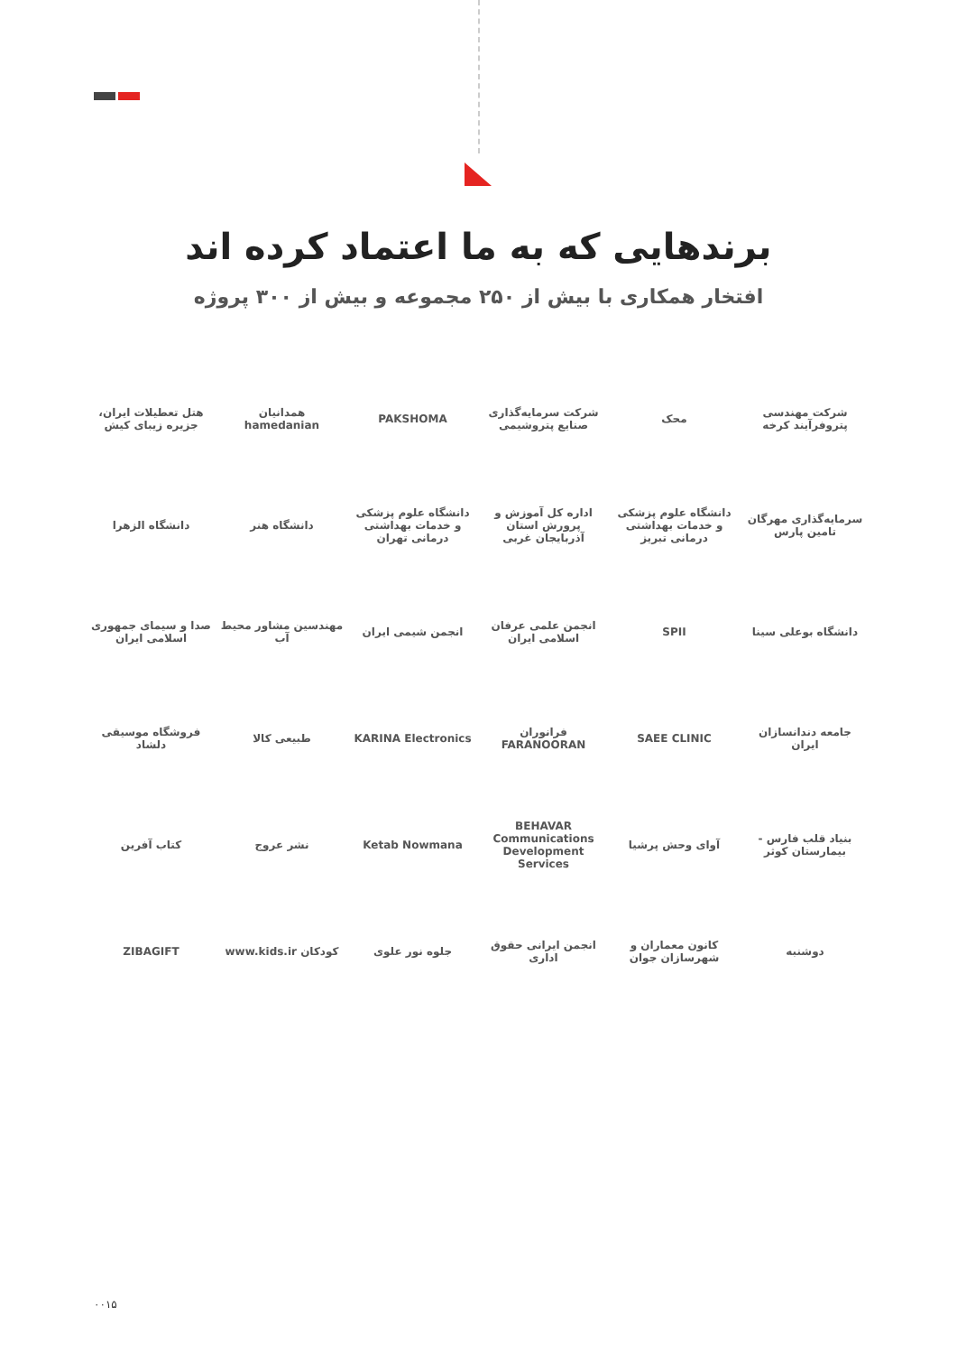برندهایی که به ما اعتماد کرده اند
افتخار همکاری با بیش از ۲۵۰ مجموعه و بیش از ۳۰۰ پروژه
شرکت مهندسی پتروفرآیند کرخه
محک
شرکت سرمایه‌گذاری صنایع پتروشیمی
PAKSHOMA
همدانیان hamedanian
هتل تعطیلات ایران، جزیره زیبای کیش
سرمایه‌گذاری مهرگان تامین پارس
دانشگاه علوم پزشکی و خدمات بهداشتی درمانی تبریز
اداره کل آموزش و پرورش استان آذربایجان غربی
دانشگاه علوم پزشکی و خدمات بهداشتی درمانی تهران
دانشگاه هنر
دانشگاه الزهرا
دانشگاه بوعلی سینا
SPII
انجمن علمی عرفان اسلامی ایران
انجمن شیمی ایران
مهندسین مشاور محیط آب
صدا و سیمای جمهوری اسلامی ایران
جامعه دندانسازان ایران
SAEE CLINIC
فرانوران FARANOORAN
KARINA Electronics
طبیعی کالا
فروشگاه موسیقی دلشاد
بنیاد قلب فارس - بیمارستان کوثر
آوای وحش پرشیا
BEHAVAR Communications Development Services
Ketab Nowmana
نشر عروج
کتاب آفرین
دوشنبه
کانون معماران و شهرسازان جوان
انجمن ایرانی حقوق اداری
جلوه نور علوی
کودکان www.kids.ir
ZIBAGIFT
۰۰۱۵